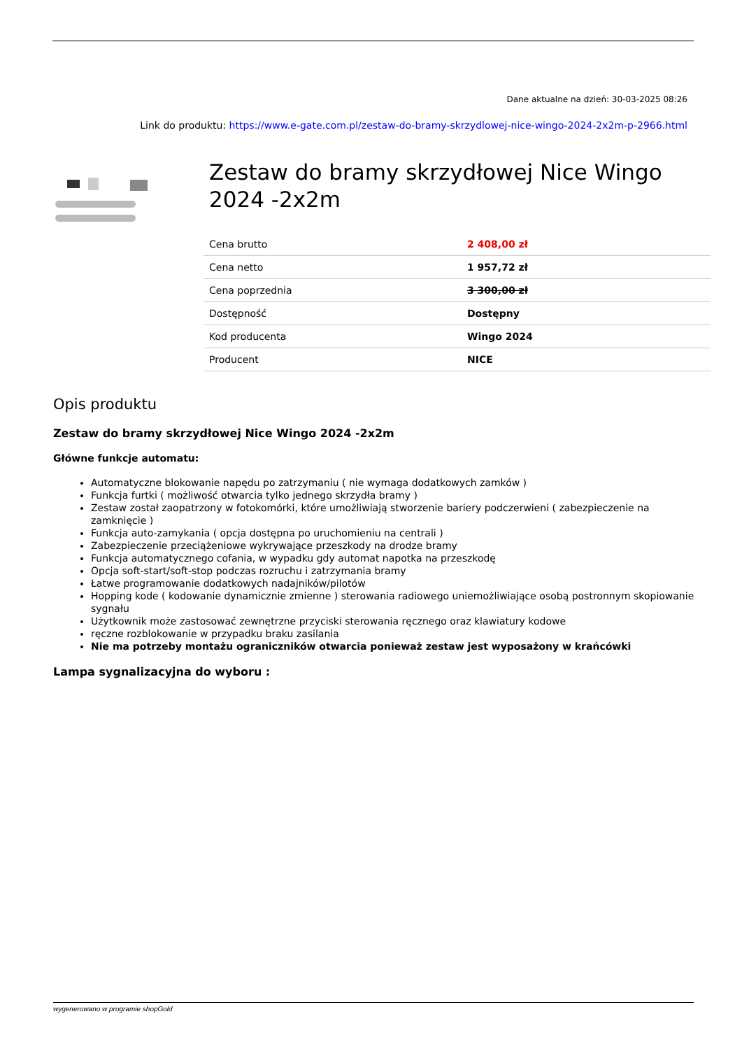Dane aktualne na dzień: 30-03-2025 08:26
Link do produktu: https://www.e-gate.com.pl/zestaw-do-bramy-skrzydlowej-nice-wingo-2024-2x2m-p-2966.html
Zestaw do bramy skrzydłowej Nice Wingo 2024 -2x2m
| Cena brutto | 2 408,00 zł |
| Cena netto | 1 957,72 zł |
| Cena poprzednia | 3 300,00 zł |
| Dostępność | Dostępny |
| Kod producenta | Wingo 2024 |
| Producent | NICE |
Opis produktu
Zestaw do bramy skrzydłowej Nice Wingo 2024 -2x2m
Główne funkcje automatu:
Automatyczne blokowanie napędu po zatrzymaniu ( nie wymaga dodatkowych zamków )
Funkcja furtki ( możliwość otwarcia tylko jednego skrzydła bramy )
Zestaw został zaopatrzony w fotokomórki, które umożliwiają stworzenie bariery podczerwieni ( zabezpieczenie na zamknięcie )
Funkcja auto-zamykania ( opcja dostępna po uruchomieniu na centrali )
Zabezpieczenie przeciążeniowe wykrywające przeszkody na drodze bramy
Funkcja automatycznego cofania, w wypadku gdy automat napotka na przeszkodę
Opcja soft-start/soft-stop podczas rozruchu i zatrzymania bramy
Łatwe programowanie dodatkowych nadajników/pilotów
Hopping kode ( kodowanie dynamicznie zmienne ) sterowania radiowego uniemożliwiające osobą postronnym skopiowanie sygnału
Użytkownik może zastosować zewnętrzne przyciski sterowania ręcznego oraz klawiatury kodowe
ręczne rozblokowanie w przypadku braku zasilania
Nie ma potrzeby montażu ograniczników otwarcia ponieważ zestaw jest wyposażony w krańcówki
Lampa sygnalizacyjna do wyboru :
wygenerowano w programie shopGold